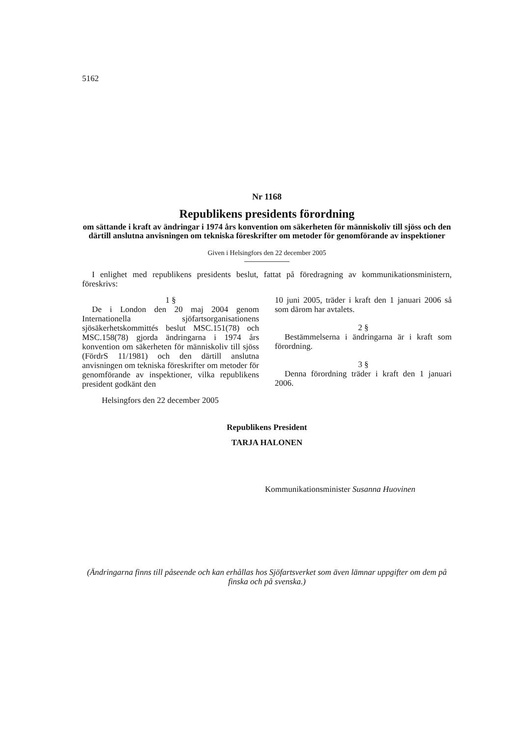5162
Nr 1168
Republikens presidents förordning
om sättande i kraft av ändringar i 1974 års konvention om säkerheten för människoliv till sjöss och den därtill anslutna anvisningen om tekniska föreskrifter om metoder för genomförande av inspektioner
Given i Helsingfors den 22 december 2005
I enlighet med republikens presidents beslut, fattat på föredragning av kommunikationsministern, föreskrivs:
1 §
De i London den 20 maj 2004 genom Internationella sjöfartsorganisationens sjösäkerhetskommittés beslut MSC.151(78) och MSC.158(78) gjorda ändringarna i 1974 års konvention om säkerheten för människoliv till sjöss (FördrS 11/1981) och den därtill anslutna anvisningen om tekniska föreskrifter om metoder för genomförande av inspektioner, vilka republikens president godkänt den
Helsingfors den 22 december 2005
10 juni 2005, träder i kraft den 1 januari 2006 så som därom har avtalets.
2 §
Bestämmelserna i ändringarna är i kraft som förordning.
3 §
Denna förordning träder i kraft den 1 januari 2006.
Republikens President
TARJA HALONEN
Kommunikationsminister Susanna Huovinen
(Ändringarna finns till påseende och kan erhållas hos Sjöfartsverket som även lämnar uppgifter om dem på finska och på svenska.)